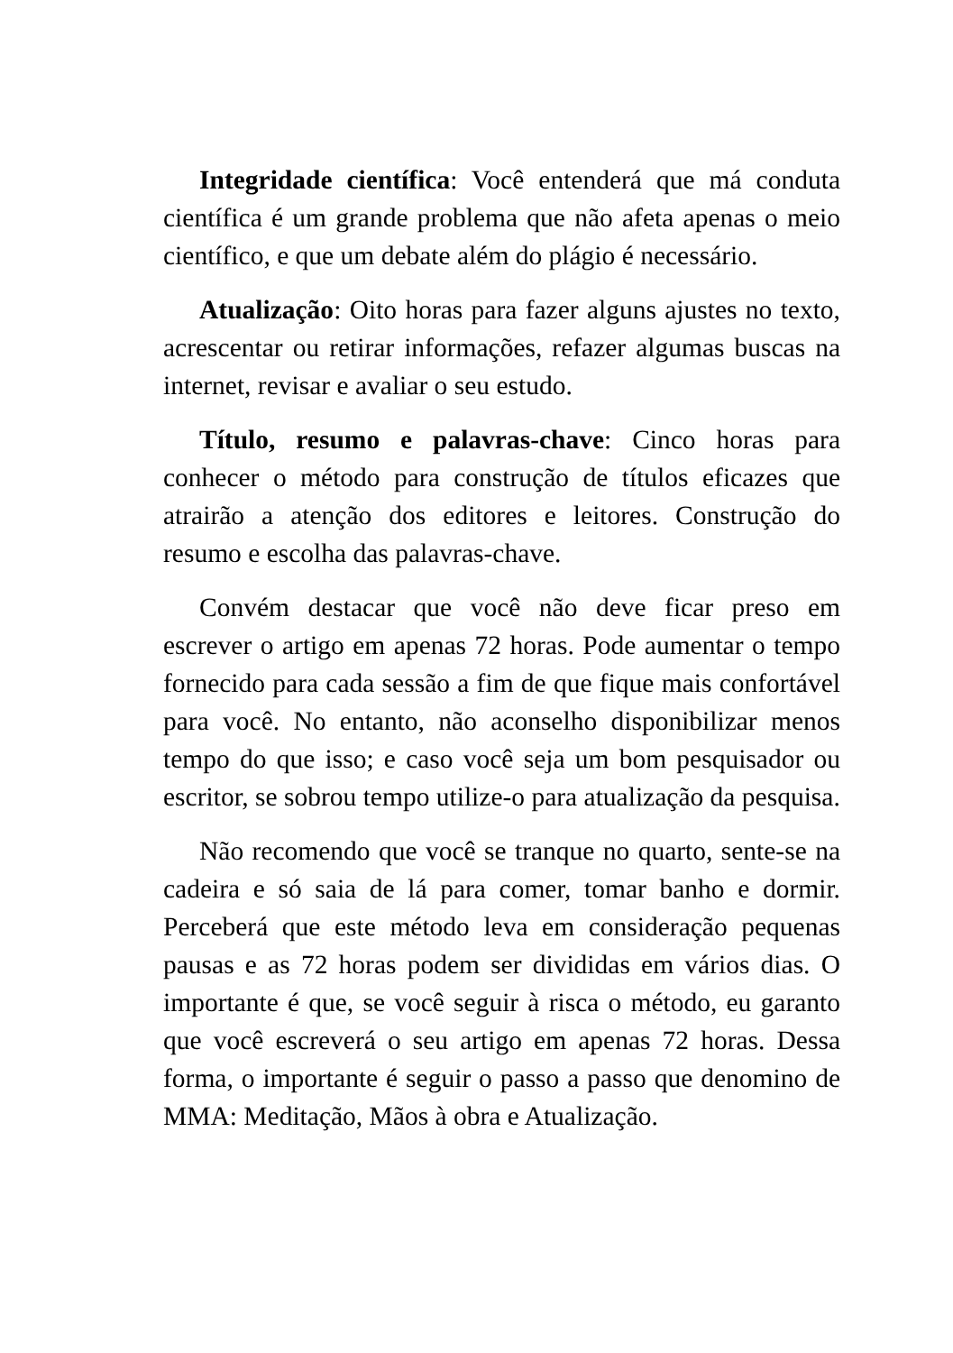Integridade científica: Você entenderá que má conduta científica é um grande problema que não afeta apenas o meio científico, e que um debate além do plágio é necessário.
Atualização: Oito horas para fazer alguns ajustes no texto, acrescentar ou retirar informações, refazer algumas buscas na internet, revisar e avaliar o seu estudo.
Título, resumo e palavras-chave: Cinco horas para conhecer o método para construção de títulos eficazes que atrairão a atenção dos editores e leitores. Construção do resumo e escolha das palavras-chave.
Convém destacar que você não deve ficar preso em escrever o artigo em apenas 72 horas. Pode aumentar o tempo fornecido para cada sessão a fim de que fique mais confortável para você. No entanto, não aconselho disponibilizar menos tempo do que isso; e caso você seja um bom pesquisador ou escritor, se sobrou tempo utilize-o para atualização da pesquisa.
Não recomendo que você se tranque no quarto, sente-se na cadeira e só saia de lá para comer, tomar banho e dormir. Perceberá que este método leva em consideração pequenas pausas e as 72 horas podem ser divididas em vários dias. O importante é que, se você seguir à risca o método, eu garanto que você escreverá o seu artigo em apenas 72 horas. Dessa forma, o importante é seguir o passo a passo que denomino de MMA: Meditação, Mãos à obra e Atualização.